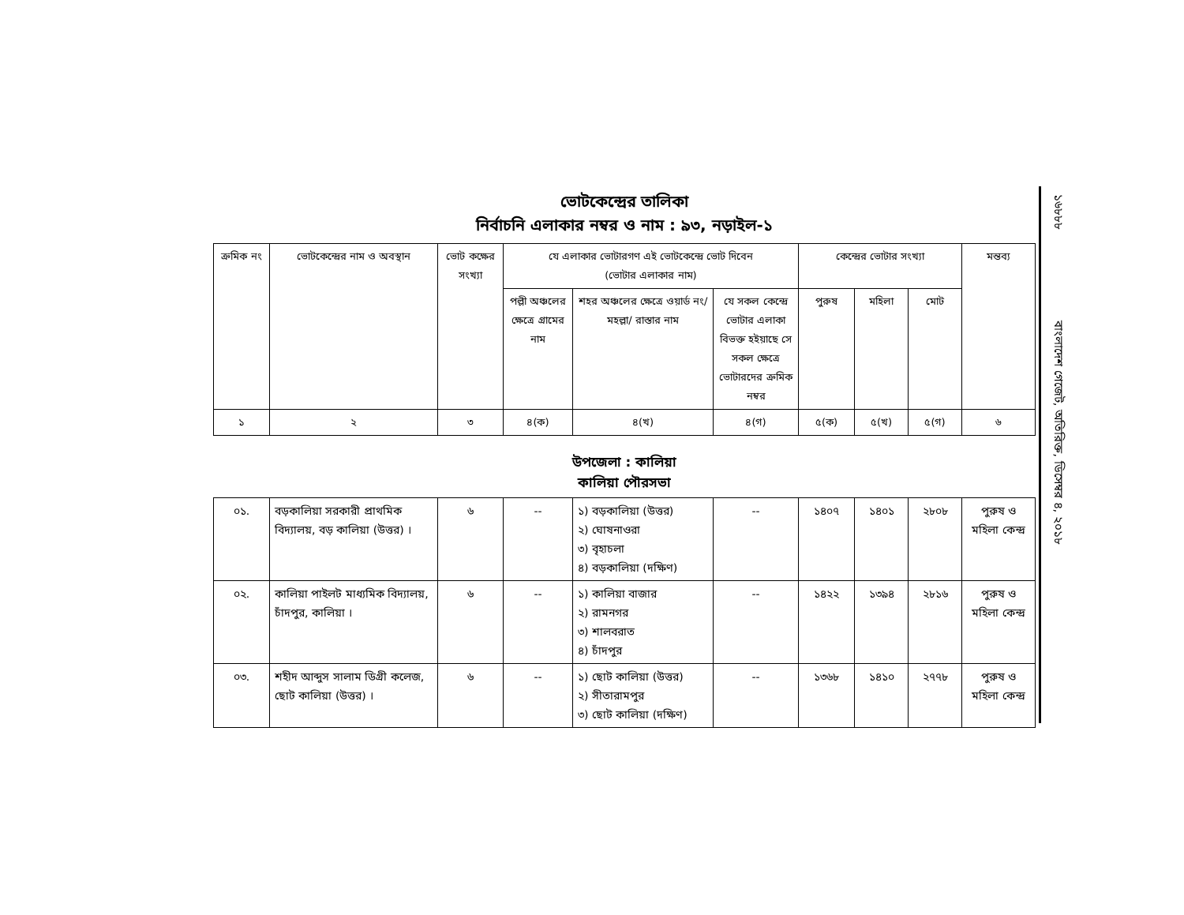ভোটকেন্দ্রের তালিকা
নির্বাচনি এলাকার নম্বর ও নাম : ৯৩, নড়াইল-১
| ক্রমিক নং | ভোটকেন্দ্রের নাম ও অবস্থান | ভোট কক্ষের সংখ্যা | যে এলাকার ভোটারগণ এই ভোটকেন্দ্রে ভোট দিবেন (ভোটার এলাকার নাম) | | | কেন্দ্রের ভোটার সংখ্যা | | | মন্তব্য |
| --- | --- | --- | --- | --- | --- | --- | --- | --- | --- |
| | | | পল্লী অঞ্চলের ক্ষেত্রে গ্রামের নাম | শহর অঞ্চলের ক্ষেত্রে ওয়ার্ড নং/মহল্লা/ রাস্তার নাম | যে সকল কেন্দ্রে ভোটার এলাকা বিভক্ত হইয়াছে সে সকল ক্ষেত্রে ভোটারদের ক্রমিক নম্বর | পুরুষ | মহিলা | মোট | |
| ১ | ২ | ৩ | ৪(ক) | ৪(খ) | ৪(গ) | ৫(ক) | ৫(খ) | ৫(গ) | ৬ |
উপজেলা : কালিয়া
কালিয়া পৌরসভা
| ০১. | বড়কালিয়া সরকারী প্রাথমিক বিদ্যালয়, বড় কালিয়া (উত্তর) । | ৬ | -- | ১) বড়কালিয়া (উত্তর) ২) ঘোষনাওরা ৩) বৃহাচলা ৪) বড়কালিয়া (দক্ষিণ) | -- | ১৪০৭ | ১৪০১ | ২৮০৮ | পুরুষ ও মহিলা কেন্দ্র |
| ০২. | কালিয়া পাইলট মাধ্যমিক বিদ্যালয়, চাঁদপুর, কালিয়া । | ৬ | -- | ১) কালিয়া বাজার ২) রামনগর ৩) শালবরাত ৪) চাঁদপুর | -- | ১৪২২ | ১৩৯৪ | ২৮১৬ | পুরুষ ও মহিলা কেন্দ্র |
| ০৩. | শহীদ আব্দুস সালাম ডিগ্রী কলেজ, ছোট কালিয়া (উত্তর) । | ৬ | -- | ১) ছোট কালিয়া (উত্তর) ২) সীতারামপুর ৩) ছোট কালিয়া (দক্ষিণ) | -- | ১৩৬৮ | ১৪১০ | ২৭৭৮ | পুরুষ ও মহিলা কেন্দ্র |
১৬৮৮৮
বাংলাদেশ গেজেট, অতিরিক্ত, ডিসেম্বর ৪, ২০১৮